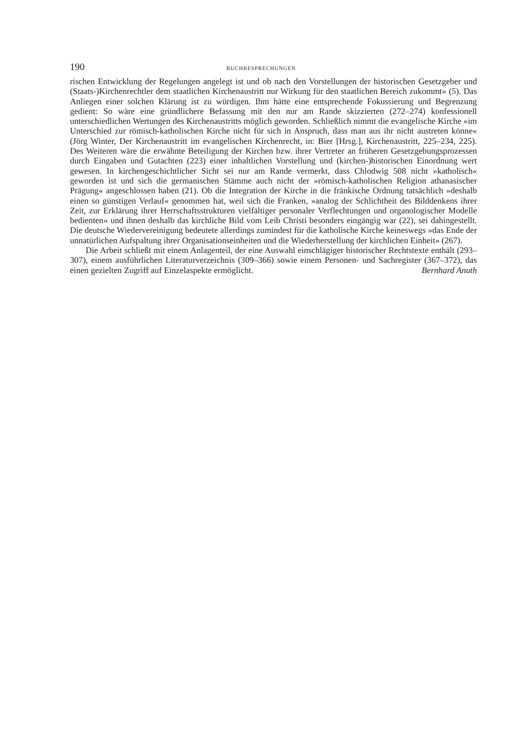190 BUCHBESPRECHUNGEN
rischen Entwicklung der Regelungen angelegt ist und ob nach den Vorstellungen der historischen Gesetzgeber und (Staats-)Kirchenrechtler dem staatlichen Kirchenaustritt nur Wirkung für den staatlichen Bereich zukommt« (5). Das Anliegen einer solchen Klärung ist zu würdigen. Ihm hätte eine entsprechende Fokussierung und Begrenzung gedient: So wäre eine gründlichere Befassung mit den nur am Rande skizzierten (272–274) konfessionell unterschiedlichen Wertungen des Kirchenaustritts möglich geworden. Schließlich nimmt die evangelische Kirche »im Unterschied zur römisch-katholischen Kirche nicht für sich in Anspruch, dass man aus ihr nicht austreten könne« (Jörg Winter, Der Kirchenaustritt im evangelischen Kirchenrecht, in: Bier [Hrsg.], Kirchenaustritt, 225–234, 225). Des Weiteren wäre die erwähnte Beteiligung der Kirchen bzw. ihrer Vertreter an früheren Gesetzgebungsprozessen durch Eingaben und Gutachten (223) einer inhaltlichen Vorstellung und (kirchen-)historischen Einordnung wert gewesen. In kirchengeschichtlicher Sicht sei nur am Rande vermerkt, dass Chlodwig 508 nicht »katholisch« geworden ist und sich die germanischen Stämme auch nicht der »römisch-katholischen Religion athanasischer Prägung« angeschlossen haben (21). Ob die Integration der Kirche in die fränkische Ordnung tatsächlich »deshalb einen so günstigen Verlauf« genommen hat, weil sich die Franken, »analog der Schlichtheit des Bilddenkens ihrer Zeit, zur Erklärung ihrer Herrschaftsstrukturen vielfältiger personaler Verflechtungen und organologischer Modelle bedienten« und ihnen deshalb das kirchliche Bild vom Leib Christi besonders eingängig war (22), sei dahingestellt. Die deutsche Wiedervereinigung bedeutete allerdings zumindest für die katholische Kirche keineswegs »das Ende der unnatürlichen Aufspaltung ihrer Organisationseinheiten und die Wiederherstellung der kirchlichen Einheit« (267).
Die Arbeit schließt mit einem Anlagenteil, der eine Auswahl einschlägiger historischer Rechtstexte enthält (293–307), einem ausführlichen Literaturverzeichnis (309–366) sowie einem Personen- und Sachregister (367–372), das einen gezielten Zugriff auf Einzelaspekte ermöglicht. Bernhard Anuth